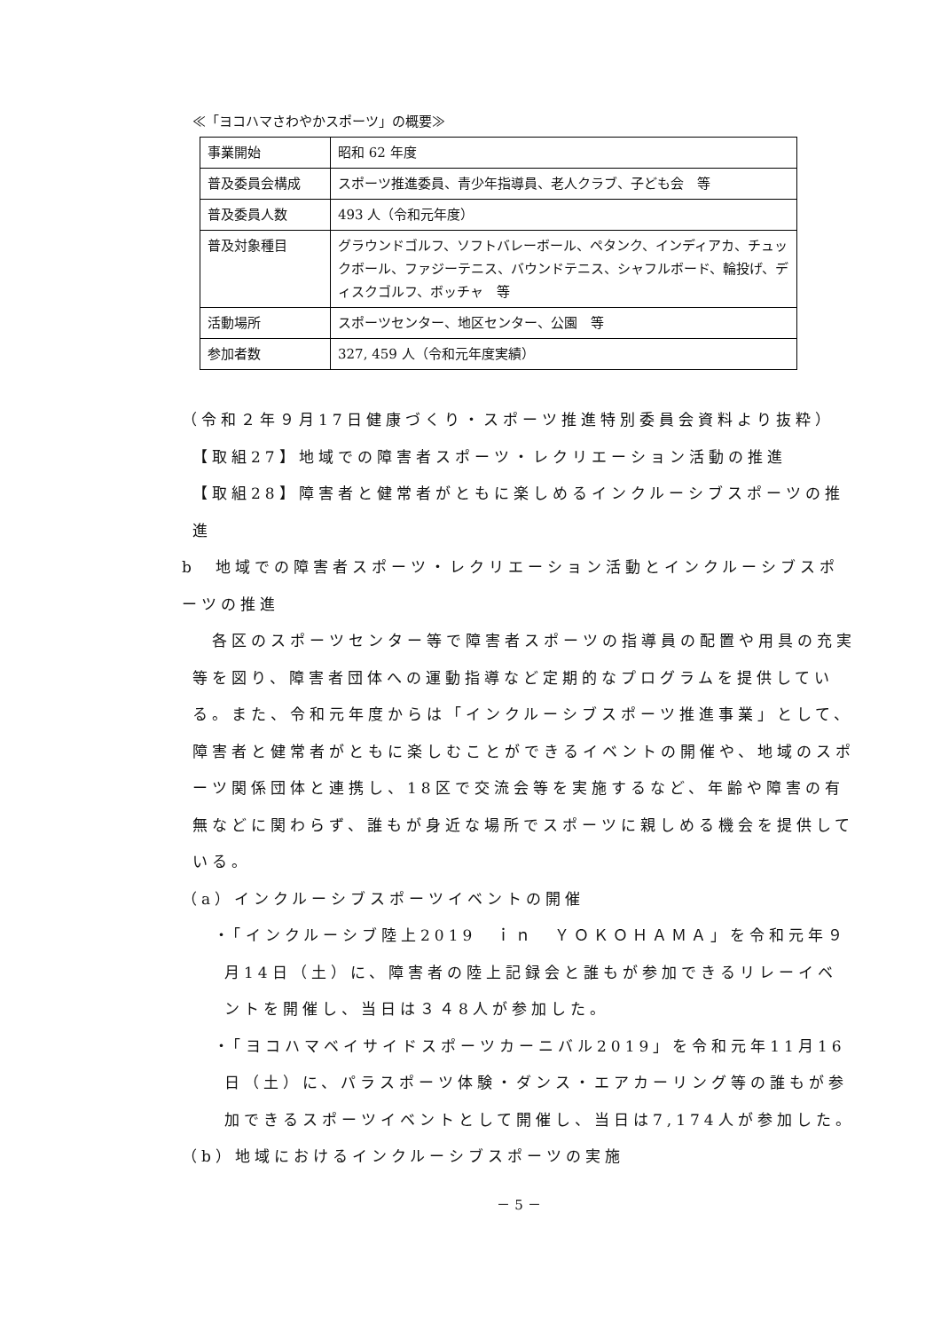≪「ヨコハマさわやかスポーツ」の概要≫
| 事業開始 | 昭和 62 年度 |
| 普及委員会構成 | スポーツ推進委員、青少年指導員、老人クラブ、子ども会 等 |
| 普及委員人数 | 493 人（令和元年度） |
| 普及対象種目 | グラウンドゴルフ、ソフトバレーボール、ペタンク、インディアカ、チュックボール、ファジーテニス、バウンドテニス、シャフルボード、輪投げ、ディスクゴルフ、ボッチャ 等 |
| 活動場所 | スポーツセンター、地区センター、公園 等 |
| 参加者数 | 327, 459 人（令和元年度実績） |
（令和２年９月17日健康づくり・スポーツ推進特別委員会資料より抜粋）
【取組27】地域での障害者スポーツ・レクリエーション活動の推進
【取組28】障害者と健常者がともに楽しめるインクルーシブスポーツの推進
b　地域での障害者スポーツ・レクリエーション活動とインクルーシブスポーツの推進
各区のスポーツセンター等で障害者スポーツの指導員の配置や用具の充実等を図り、障害者団体への運動指導など定期的なプログラムを提供している。また、令和元年度からは「インクルーシブスポーツ推進事業」として、障害者と健常者がともに楽しむことができるイベントの開催や、地域のスポーツ関係団体と連携し、18区で交流会等を実施するなど、年齢や障害の有無などに関わらず、誰もが身近な場所でスポーツに親しめる機会を提供している。
（a）インクルーシブスポーツイベントの開催
・「インクルーシブ陸上2019　ｉｎ　ＹＯＫＯＨＡＭＡ」を令和元年９月14日（土）に、障害者の陸上記録会と誰もが参加できるリレーイベントを開催し、当日は３４8人が参加した。
・「ヨコハマベイサイドスポーツカーニバル2019」を令和元年11月16日（土）に、パラスポーツ体験・ダンス・エアカーリング等の誰もが参加できるスポーツイベントとして開催し、当日は7,174人が参加した。
（b）地域におけるインクルーシブスポーツの実施
－ 5 －